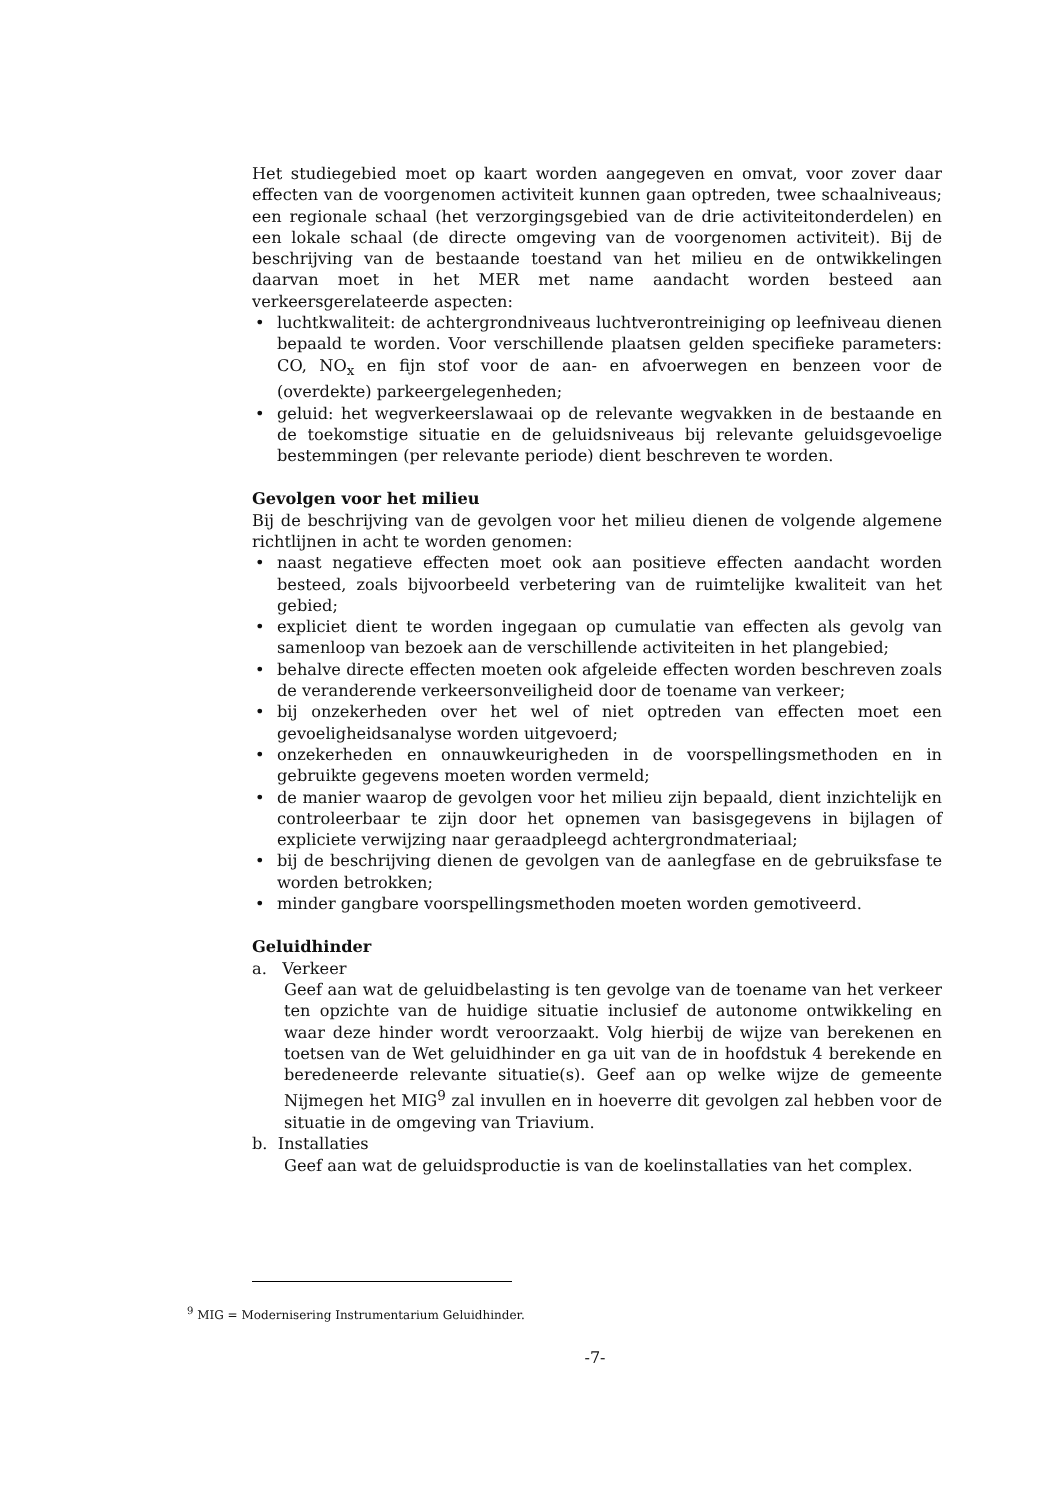Het studiegebied moet op kaart worden aangegeven en omvat, voor zover daar effecten van de voorgenomen activiteit kunnen gaan optreden, twee schaalniveaus; een regionale schaal (het verzorgingsgebied van de drie activiteitonderdelen) en een lokale schaal (de directe omgeving van de voorgenomen activiteit). Bij de beschrijving van de bestaande toestand van het milieu en de ontwikkelingen daarvan moet in het MER met name aandacht worden besteed aan verkeersgerelateerde aspecten:
• luchtkwaliteit: de achtergrondniveaus luchtverontreiniging op leefniveau dienen bepaald te worden. Voor verschillende plaatsen gelden specifieke parameters: CO, NO<sub>x</sub> en fijn stof voor de aan- en afvoerwegen en benzeen voor de (overdekte) parkeergelegenheden;
• geluid: het wegverkeerslawaai op de relevante wegvakken in de bestaande en de toekomstige situatie en de geluidsniveaus bij relevante geluidsgevoelige bestemmingen (per relevante periode) dient beschreven te worden.
Gevolgen voor het milieu
Bij de beschrijving van de gevolgen voor het milieu dienen de volgende algemene richtlijnen in acht te worden genomen:
• naast negatieve effecten moet ook aan positieve effecten aandacht worden besteed, zoals bijvoorbeeld verbetering van de ruimtelijke kwaliteit van het gebied;
• expliciet dient te worden ingegaan op cumulatie van effecten als gevolg van samenloop van bezoek aan de verschillende activiteiten in het plangebied;
• behalve directe effecten moeten ook afgeleide effecten worden beschreven zoals de veranderende verkeersonveiligheid door de toename van verkeer;
• bij onzekerheden over het wel of niet optreden van effecten moet een gevoeligheidsanalyse worden uitgevoerd;
• onzekerheden en onnauwkeurigheden in de voorspellingsmethoden en in gebruikte gegevens moeten worden vermeld;
• de manier waarop de gevolgen voor het milieu zijn bepaald, dient inzichtelijk en controleerbaar te zijn door het opnemen van basisgegevens in bijlagen of expliciete verwijzing naar geraadpleegd achtergrondmateriaal;
• bij de beschrijving dienen de gevolgen van de aanlegfase en de gebruiksfase te worden betrokken;
• minder gangbare voorspellingsmethoden moeten worden gemotiveerd.
Geluidhinder
a. Verkeer
Geef aan wat de geluidbelasting is ten gevolge van de toename van het verkeer ten opzichte van de huidige situatie inclusief de autonome ontwikkeling en waar deze hinder wordt veroorzaakt. Volg hierbij de wijze van berekenen en toetsen van de Wet geluidhinder en ga uit van de in hoofdstuk 4 berekende en beredeneerde relevante situatie(s). Geef aan op welke wijze de gemeente Nijmegen het MIG<sup>9</sup> zal invullen en in hoeverre dit gevolgen zal hebben voor de situatie in de omgeving van Triavium.
b. Installaties
Geef aan wat de geluidsproductie is van de koelinstallaties van het complex.
<sup>9</sup> MIG = Modernisering Instrumentarium Geluidhinder.
-7-